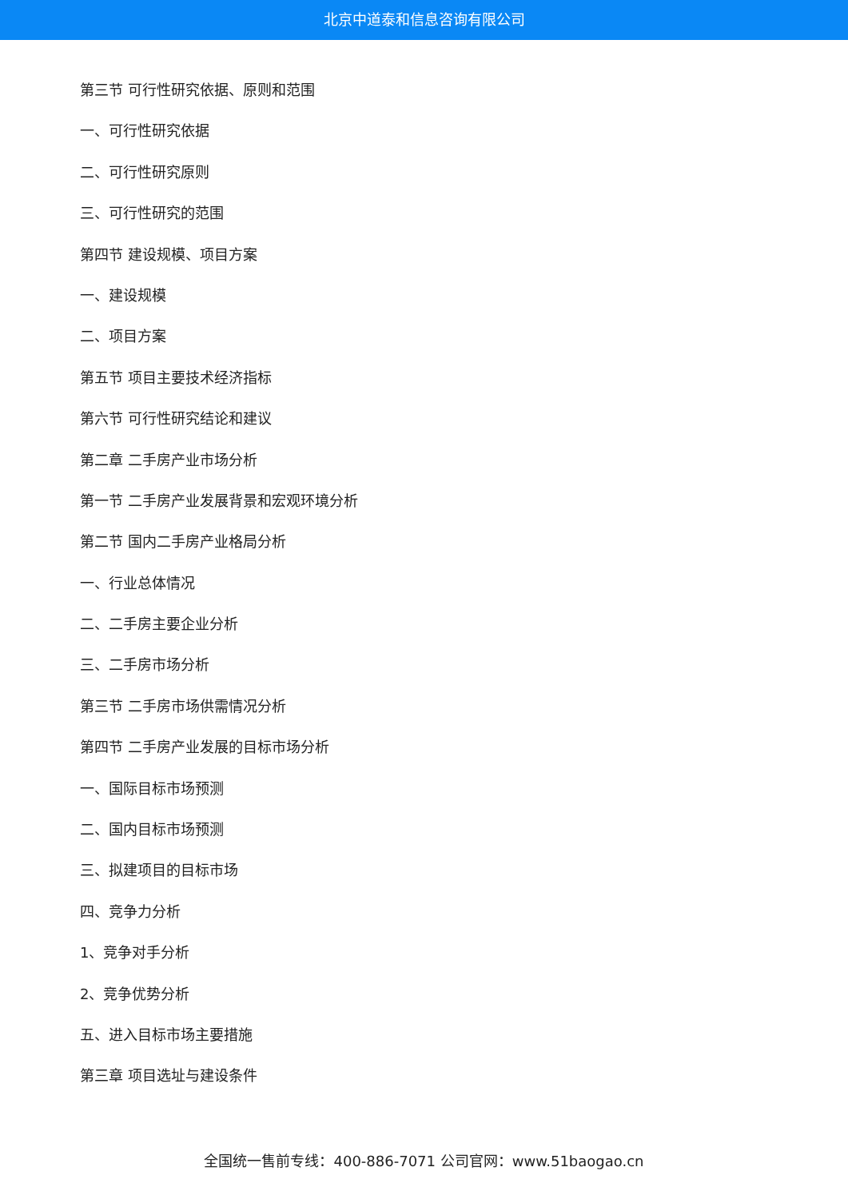北京中道泰和信息咨询有限公司
第三节 可行性研究依据、原则和范围
一、可行性研究依据
二、可行性研究原则
三、可行性研究的范围
第四节 建设规模、项目方案
一、建设规模
二、项目方案
第五节 项目主要技术经济指标
第六节 可行性研究结论和建议
第二章 二手房产业市场分析
第一节 二手房产业发展背景和宏观环境分析
第二节 国内二手房产业格局分析
一、行业总体情况
二、二手房主要企业分析
三、二手房市场分析
第三节 二手房市场供需情况分析
第四节 二手房产业发展的目标市场分析
一、国际目标市场预测
二、国内目标市场预测
三、拟建项目的目标市场
四、竞争力分析
1、竞争对手分析
2、竞争优势分析
五、进入目标市场主要措施
第三章 项目选址与建设条件
全国统一售前专线：400-886-7071 公司官网：www.51baogao.cn